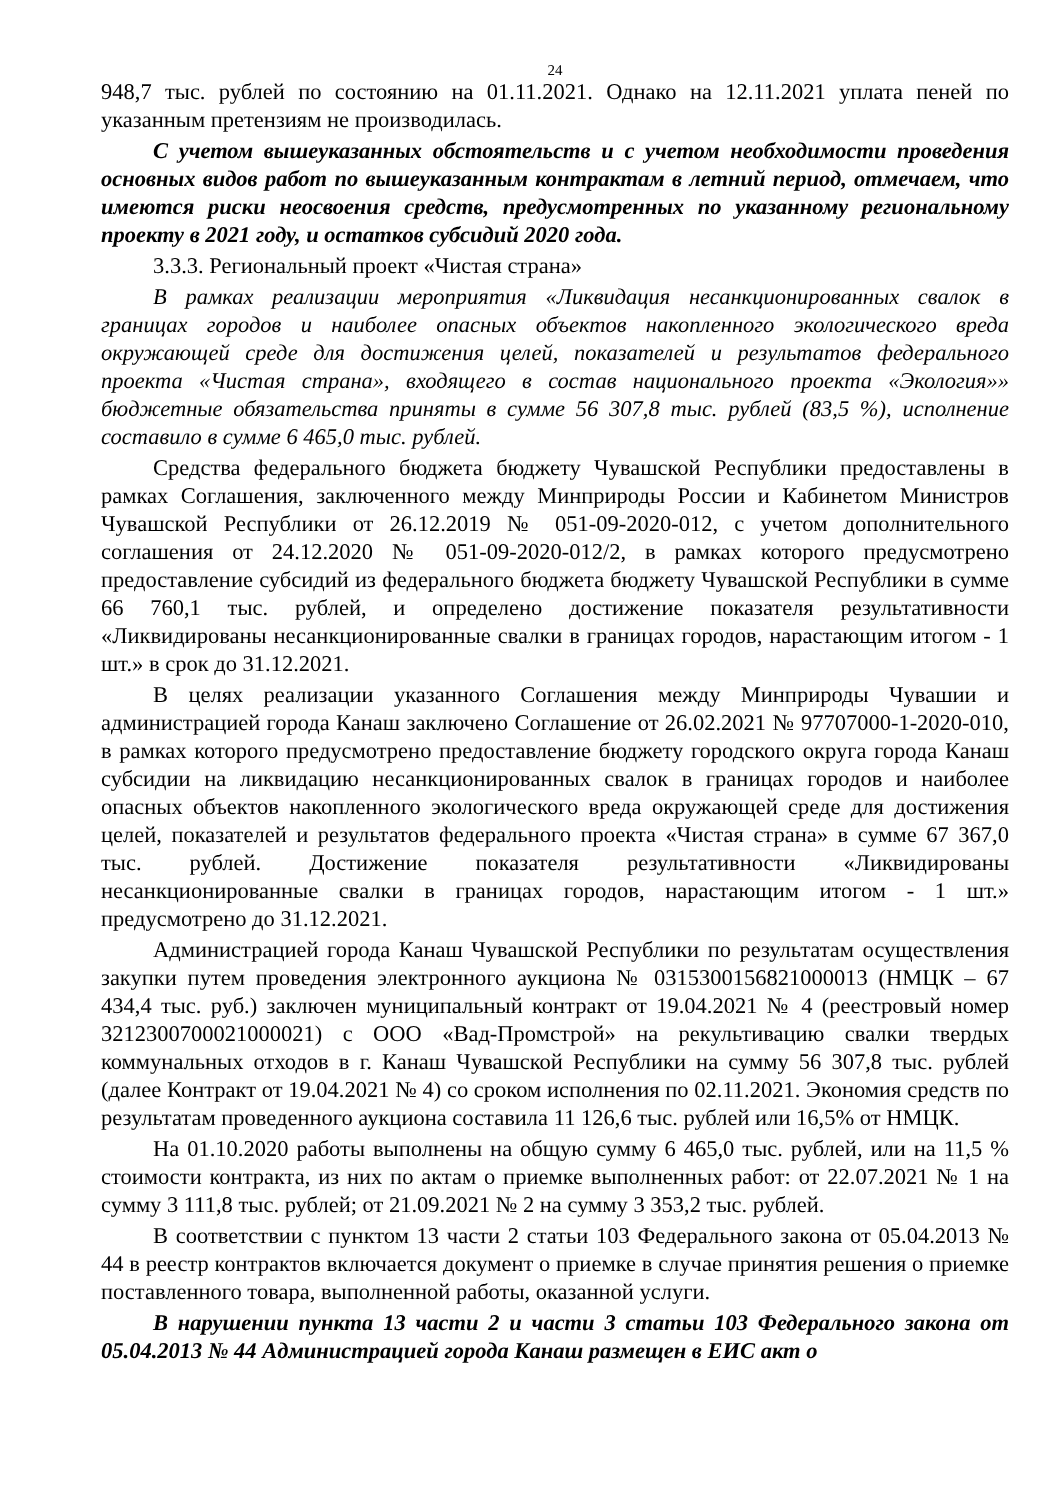24
948,7 тыс. рублей по состоянию на 01.11.2021. Однако на 12.11.2021 уплата пеней по указанным претензиям не производилась.
С учетом вышеуказанных обстоятельств и с учетом необходимости проведения основных видов работ по вышеуказанным контрактам в летний период, отмечаем, что имеются риски неосвоения средств, предусмотренных по указанному региональному проекту в 2021 году, и остатков субсидий 2020 года.
3.3.3. Региональный проект «Чистая страна»
В рамках реализации мероприятия «Ликвидация несанкционированных свалок в границах городов и наиболее опасных объектов накопленного экологического вреда окружающей среде для достижения целей, показателей и результатов федерального проекта «Чистая страна», входящего в состав национального проекта «Экология»» бюджетные обязательства приняты в сумме 56 307,8 тыс. рублей (83,5 %), исполнение составило в сумме 6 465,0 тыс. рублей.
Средства федерального бюджета бюджету Чувашской Республики предоставлены в рамках Соглашения, заключенного между Минприроды России и Кабинетом Министров Чувашской Республики от 26.12.2019 № 051-09-2020-012, с учетом дополнительного соглашения от 24.12.2020 № 051-09-2020-012/2, в рамках которого предусмотрено предоставление субсидий из федерального бюджета бюджету Чувашской Республики в сумме 66 760,1 тыс. рублей, и определено достижение показателя результативности «Ликвидированы несанкционированные свалки в границах городов, нарастающим итогом - 1 шт.» в срок до 31.12.2021.
В целях реализации указанного Соглашения между Минприроды Чувашии и администрацией города Канаш заключено Соглашение от 26.02.2021 № 97707000-1-2020-010, в рамках которого предусмотрено предоставление бюджету городского округа города Канаш субсидии на ликвидацию несанкционированных свалок в границах городов и наиболее опасных объектов накопленного экологического вреда окружающей среде для достижения целей, показателей и результатов федерального проекта «Чистая страна» в сумме 67 367,0 тыс. рублей. Достижение показателя результативности «Ликвидированы несанкционированные свалки в границах городов, нарастающим итогом - 1 шт.» предусмотрено до 31.12.2021.
Администрацией города Канаш Чувашской Республики по результатам осуществления закупки путем проведения электронного аукциона № 0315300156821000013 (НМЦК – 67 434,4 тыс. руб.) заключен муниципальный контракт от 19.04.2021 № 4 (реестровый номер 3212300700021000021) с ООО «Вад-Промстрой» на рекультивацию свалки твердых коммунальных отходов в г. Канаш Чувашской Республики на сумму 56 307,8 тыс. рублей (далее Контракт от 19.04.2021 № 4) со сроком исполнения по 02.11.2021. Экономия средств по результатам проведенного аукциона составила 11 126,6 тыс. рублей или 16,5% от НМЦК.
На 01.10.2020 работы выполнены на общую сумму 6 465,0 тыс. рублей, или на 11,5 % стоимости контракта, из них по актам о приемке выполненных работ: от 22.07.2021 № 1 на сумму 3 111,8 тыс. рублей; от 21.09.2021 № 2 на сумму 3 353,2 тыс. рублей.
В соответствии с пунктом 13 части 2 статьи 103 Федерального закона от 05.04.2013 № 44 в реестр контрактов включается документ о приемке в случае принятия решения о приемке поставленного товара, выполненной работы, оказанной услуги.
В нарушении пункта 13 части 2 и части 3 статьи 103 Федерального закона от 05.04.2013 № 44 Администрацией города Канаш размещен в ЕИС акт о